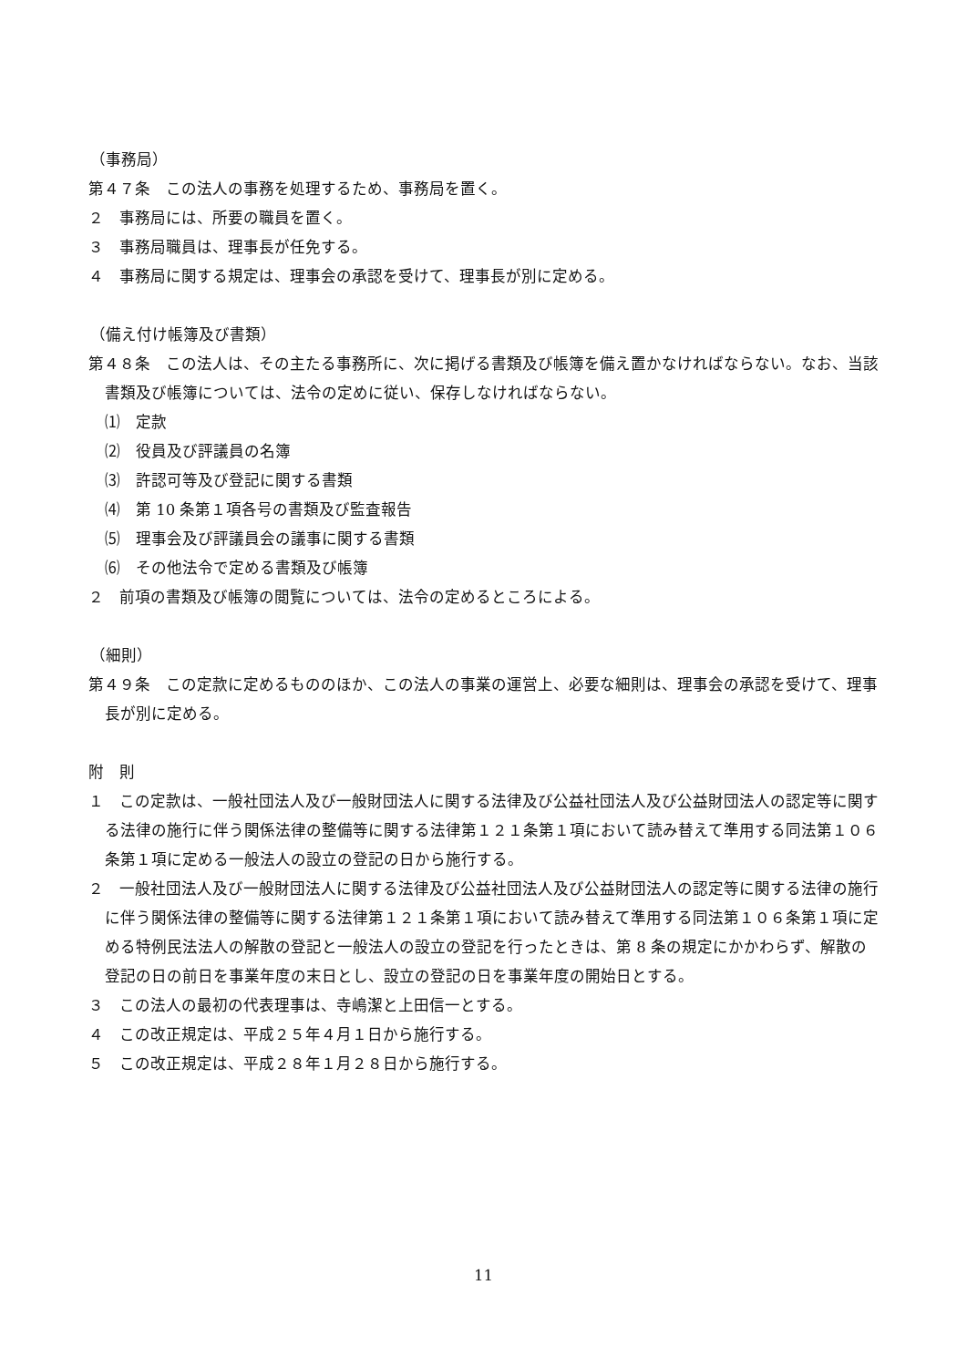（事務局）
第４７条　この法人の事務を処理するため、事務局を置く。
２　事務局には、所要の職員を置く。
３　事務局職員は、理事長が任免する。
４　事務局に関する規定は、理事会の承認を受けて、理事長が別に定める。
（備え付け帳簿及び書類）
第４８条　この法人は、その主たる事務所に、次に掲げる書類及び帳簿を備え置かなければならない。なお、当該書類及び帳簿については、法令の定めに従い、保存しなければならない。
⑴　定款
⑵　役員及び評議員の名簿
⑶　許認可等及び登記に関する書類
⑷　第 10 条第１項各号の書類及び監査報告
⑸　理事会及び評議員会の議事に関する書類
⑹　その他法令で定める書類及び帳簿
２　前項の書類及び帳簿の閲覧については、法令の定めるところによる。
（細則）
第４９条　この定款に定めるもののほか、この法人の事業の運営上、必要な細則は、理事会の承認を受けて、理事長が別に定める。
附　則
１　この定款は、一般社団法人及び一般財団法人に関する法律及び公益社団法人及び公益財団法人の認定等に関する法律の施行に伴う関係法律の整備等に関する法律第１２１条第１項において読み替えて準用する同法第１０６条第１項に定める一般法人の設立の登記の日から施行する。
２　一般社団法人及び一般財団法人に関する法律及び公益社団法人及び公益財団法人の認定等に関する法律の施行に伴う関係法律の整備等に関する法律第１２１条第１項において読み替えて準用する同法第１０６条第１項に定める特例民法法人の解散の登記と一般法人の設立の登記を行ったときは、第 8 条の規定にかかわらず、解散の登記の日の前日を事業年度の末日とし、設立の登記の日を事業年度の開始日とする。
３　この法人の最初の代表理事は、寺嶋潔と上田信一とする。
４　この改正規定は、平成２５年４月１日から施行する。
５　この改正規定は、平成２８年１月２８日から施行する。
11